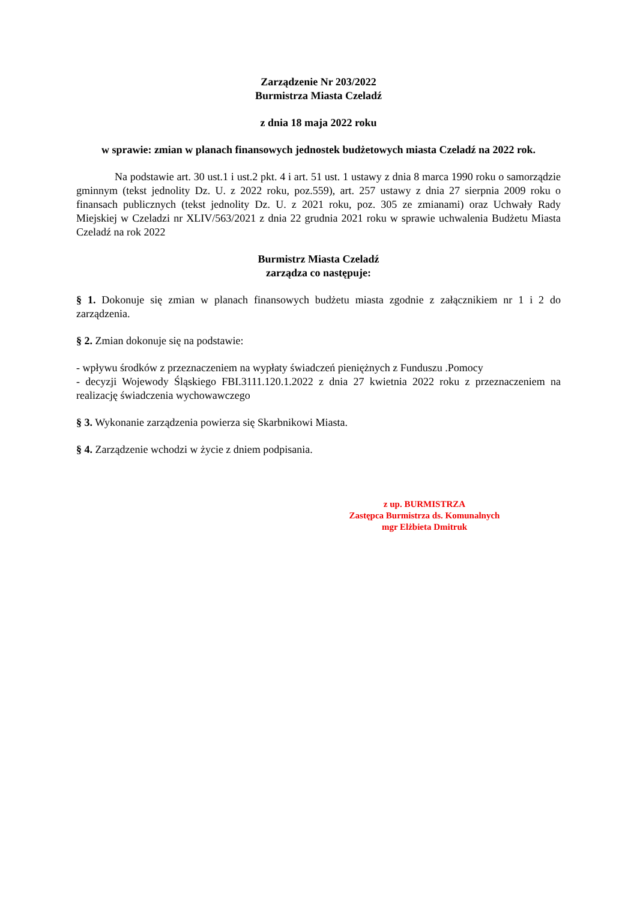Zarządzenie Nr 203/2022
Burmistrza Miasta Czeladź
z dnia 18 maja 2022 roku
w sprawie: zmian w planach finansowych jednostek budżetowych miasta Czeladź na 2022 rok.
Na podstawie art. 30 ust.1 i ust.2 pkt. 4 i art. 51 ust. 1 ustawy z dnia 8 marca 1990 roku o samorządzie gminnym (tekst jednolity Dz. U. z 2022 roku, poz.559), art. 257 ustawy z dnia 27 sierpnia 2009 roku o finansach publicznych (tekst jednolity Dz. U. z 2021 roku, poz. 305 ze zmianami) oraz Uchwały Rady Miejskiej w Czeladzi nr XLIV/563/2021 z dnia 22 grudnia 2021 roku w sprawie uchwalenia Budżetu Miasta Czeladź na rok 2022
Burmistrz Miasta Czeladź
zarządza co następuje:
§ 1. Dokonuje się zmian w planach finansowych budżetu miasta zgodnie z załącznikiem nr 1 i 2 do zarządzenia.
§ 2. Zmian dokonuje się na podstawie:
- wpływu środków z przeznaczeniem na wypłaty świadczeń pieniężnych z Funduszu .Pomocy
- decyzji Wojewody Śląskiego FBI.3111.120.1.2022 z dnia 27 kwietnia 2022 roku z przeznaczeniem na realizację świadczenia wychowawczego
§ 3. Wykonanie zarządzenia powierza się Skarbnikowi Miasta.
§ 4. Zarządzenie wchodzi w życie z dniem podpisania.
z up. BURMISTRZA
Zastępca Burmistrza ds. Komunalnych
mgr Elżbieta Dmitruk